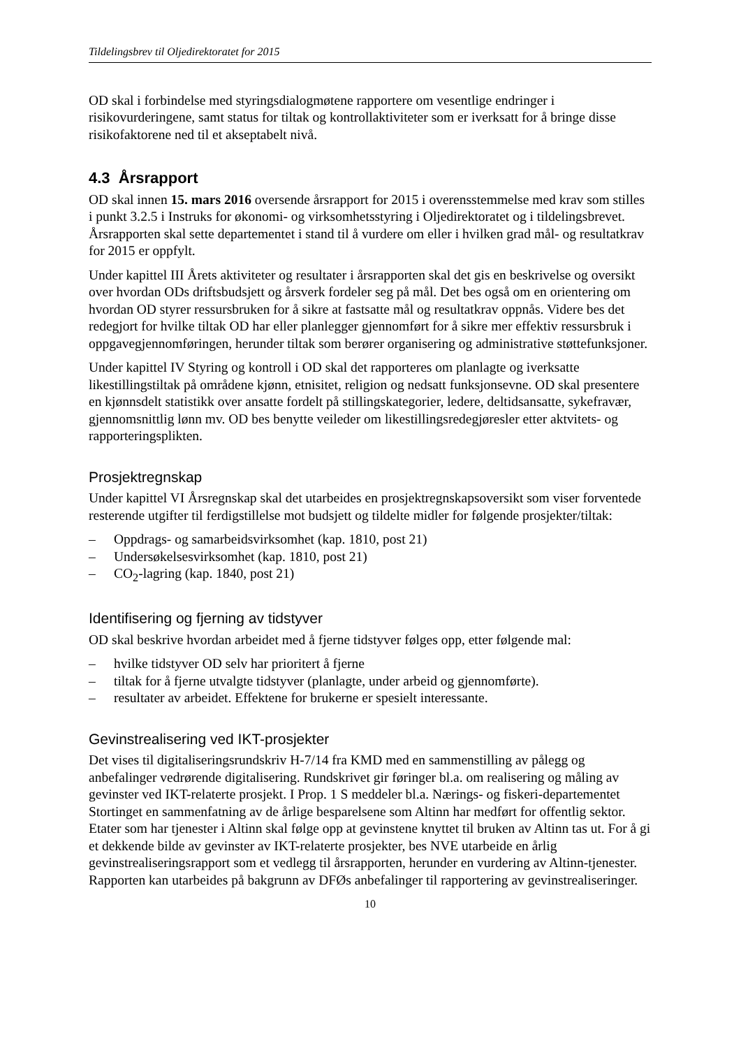Tildelingsbrev til Oljedirektoratet for 2015
OD skal i forbindelse med styringsdialogmøtene rapportere om vesentlige endringer i risikovurderingene, samt status for tiltak og kontrollaktiviteter som er iverksatt for å bringe disse risikofaktorene ned til et akseptabelt nivå.
4.3 Årsrapport
OD skal innen 15. mars 2016 oversende årsrapport for 2015 i overensstemmelse med krav som stilles i punkt 3.2.5 i Instruks for økonomi- og virksomhetsstyring i Oljedirektoratet og i tildelingsbrevet. Årsrapporten skal sette departementet i stand til å vurdere om eller i hvilken grad mål- og resultatkrav for 2015 er oppfylt.
Under kapittel III Årets aktiviteter og resultater i årsrapporten skal det gis en beskrivelse og oversikt over hvordan ODs driftsbudsjett og årsverk fordeler seg på mål. Det bes også om en orientering om hvordan OD styrer ressursbruken for å sikre at fastsatte mål og resultatkrav oppnås. Videre bes det redegjort for hvilke tiltak OD har eller planlegger gjennomført for å sikre mer effektiv ressursbruk i oppgavegjennomføringen, herunder tiltak som berører organisering og administrative støttefunksjoner.
Under kapittel IV Styring og kontroll i OD skal det rapporteres om planlagte og iverksatte likestillingstiltak på områdene kjønn, etnisitet, religion og nedsatt funksjonsevne. OD skal presentere en kjønnsdelt statistikk over ansatte fordelt på stillingskategorier, ledere, deltidsansatte, sykefravær, gjennomsnittlig lønn mv. OD bes benytte veileder om likestillingsredegjøresler etter aktvitets- og rapporteringsplikten.
Prosjektregnskap
Under kapittel VI Årsregnskap skal det utarbeides en prosjektregnskapsoversikt som viser forventede resterende utgifter til ferdigstillelse mot budsjett og tildelte midler for følgende prosjekter/tiltak:
– Oppdrags- og samarbeidsvirksomhet (kap. 1810, post 21)
– Undersøkelsesvirksomhet (kap. 1810, post 21)
– CO<sub>2</sub>-lagring (kap. 1840, post 21)
Identifisering og fjerning av tidstyver
OD skal beskrive hvordan arbeidet med å fjerne tidstyver følges opp, etter følgende mal:
– hvilke tidstyver OD selv har prioritert å fjerne
– tiltak for å fjerne utvalgte tidstyver (planlagte, under arbeid og gjennomførte).
– resultater av arbeidet. Effektene for brukerne er spesielt interessante.
Gevinstrealisering ved IKT-prosjekter
Det vises til digitaliseringsrundskriv H-7/14 fra KMD med en sammenstilling av pålegg og anbefalinger vedrørende digitalisering. Rundskrivet gir føringer bl.a. om realisering og måling av gevinster ved IKT-relaterte prosjekt. I Prop. 1 S meddeler bl.a. Nærings- og fiskeri-departementet Stortinget en sammenfatning av de årlige besparelsene som Altinn har medført for offentlig sektor. Etater som har tjenester i Altinn skal følge opp at gevinstene knyttet til bruken av Altinn tas ut. For å gi et dekkende bilde av gevinster av IKT-relaterte prosjekter, bes NVE utarbeide en årlig gevinstrealiseringsrapport som et vedlegg til årsrapporten, herunder en vurdering av Altinn-tjenester. Rapporten kan utarbeides på bakgrunn av DFØs anbefalinger til rapportering av gevinstrealiseringer.
10